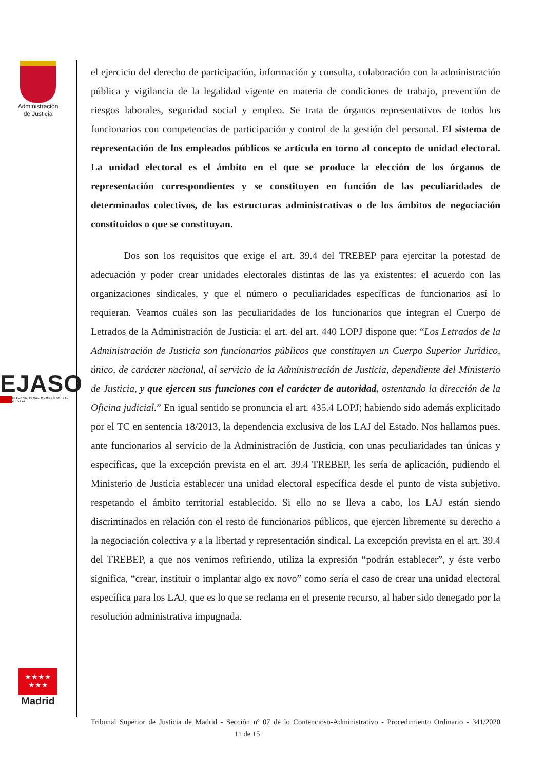Administración
de Justicia
EJASO
INTERNATIONAL MEMBER OF ETL GLOBAL
★★★★
★★★
Madrid
el ejercicio del derecho de participación, información y consulta, colaboración con la administración pública y vigilancia de la legalidad vigente en materia de condiciones de trabajo, prevención de riesgos laborales, seguridad social y empleo. Se trata de órganos representativos de todos los funcionarios con competencias de participación y control de la gestión del personal. El sistema de representación de los empleados públicos se articula en torno al concepto de unidad electoral. La unidad electoral es el ámbito en el que se produce la elección de los órganos de representación correspondientes y se constituyen en función de las peculiaridades de determinados colectivos, de las estructuras administrativas o de los ámbitos de negociación constituidos o que se constituyan.
Dos son los requisitos que exige el art. 39.4 del TREBEP para ejercitar la potestad de adecuación y poder crear unidades electorales distintas de las ya existentes: el acuerdo con las organizaciones sindicales, y que el número o peculiaridades específicas de funcionarios así lo requieran. Veamos cuáles son las peculiaridades de los funcionarios que integran el Cuerpo de Letrados de la Administración de Justicia: el art. del art. 440 LOPJ dispone que: “Los Letrados de la Administración de Justicia son funcionarios públicos que constituyen un Cuerpo Superior Jurídico, único, de carácter nacional, al servicio de la Administración de Justicia, dependiente del Ministerio de Justicia, y que ejercen sus funciones con el carácter de autoridad, ostentando la dirección de la Oficina judicial.” En igual sentido se pronuncia el art. 435.4 LOPJ; habiendo sido además explicitado por el TC en sentencia 18/2013, la dependencia exclusiva de los LAJ del Estado. Nos hallamos pues, ante funcionarios al servicio de la Administración de Justicia, con unas peculiaridades tan únicas y específicas, que la excepción prevista en el art. 39.4 TREBEP, les sería de aplicación, pudiendo el Ministerio de Justicia establecer una unidad electoral específica desde el punto de vista subjetivo, respetando el ámbito territorial establecido. Si ello no se lleva a cabo, los LAJ están siendo discriminados en relación con el resto de funcionarios públicos, que ejercen libremente su derecho a la negociación colectiva y a la libertad y representación sindical. La excepción prevista en el art. 39.4 del TREBEP, a que nos venimos refiriendo, utiliza la expresión “podrán establecer”, y éste verbo significa, “crear, instituir o implantar algo ex novo” como sería el caso de crear una unidad electoral específica para los LAJ, que es lo que se reclama en el presente recurso, al haber sido denegado por la resolución administrativa impugnada.
Tribunal Superior de Justicia de Madrid - Sección nº 07 de lo Contencioso-Administrativo - Procedimiento Ordinario - 341/2020 11 de 15